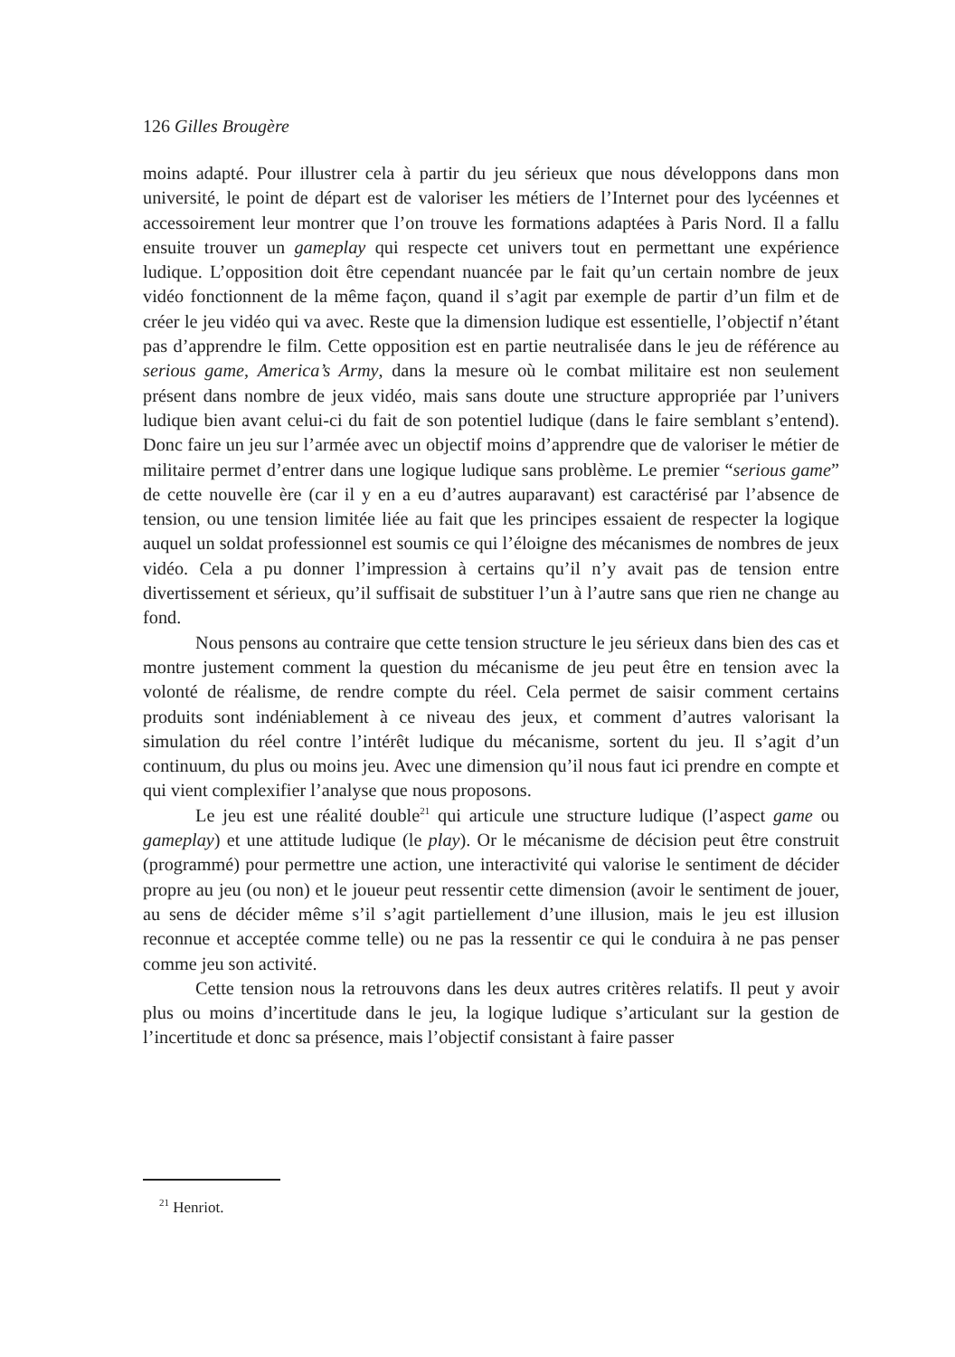126 Gilles Brougère
moins adapté. Pour illustrer cela à partir du jeu sérieux que nous développons dans mon université, le point de départ est de valoriser les métiers de l’Internet pour des lycéennes et accessoirement leur montrer que l’on trouve les formations adaptées à Paris Nord. Il a fallu ensuite trouver un gameplay qui respecte cet univers tout en permettant une expérience ludique. L’opposition doit être cependant nuancée par le fait qu’un certain nombre de jeux vidéo fonctionnent de la même façon, quand il s’agit par exemple de partir d’un film et de créer le jeu vidéo qui va avec. Reste que la dimension ludique est essentielle, l’objectif n’étant pas d’apprendre le film. Cette opposition est en partie neutralisée dans le jeu de référence au serious game, America’s Army, dans la mesure où le combat militaire est non seulement présent dans nombre de jeux vidéo, mais sans doute une structure appropriée par l’univers ludique bien avant celui-ci du fait de son potentiel ludique (dans le faire semblant s’entend). Donc faire un jeu sur l’armée avec un objectif moins d’apprendre que de valoriser le métier de militaire permet d’entrer dans une logique ludique sans problème. Le premier “serious game” de cette nouvelle ère (car il y en a eu d’autres auparavant) est caractérisé par l’absence de tension, ou une tension limitée liée au fait que les principes essaient de respecter la logique auquel un soldat professionnel est soumis ce qui l’éloigne des mécanismes de nombres de jeux vidéo. Cela a pu donner l’impression à certains qu’il n’y avait pas de tension entre divertissement et sérieux, qu’il suffisait de substituer l’un à l’autre sans que rien ne change au fond.
Nous pensons au contraire que cette tension structure le jeu sérieux dans bien des cas et montre justement comment la question du mécanisme de jeu peut être en tension avec la volonté de réalisme, de rendre compte du réel. Cela permet de saisir comment certains produits sont indéniablement à ce niveau des jeux, et comment d’autres valorisant la simulation du réel contre l’intérêt ludique du mécanisme, sortent du jeu. Il s’agit d’un continuum, du plus ou moins jeu. Avec une dimension qu’il nous faut ici prendre en compte et qui vient complexifier l’analyse que nous proposons.
Le jeu est une réalité double<sup>21</sup> qui articule une structure ludique (l’aspect game ou gameplay) et une attitude ludique (le play). Or le mécanisme de décision peut être construit (programmé) pour permettre une action, une interactivité qui valorise le sentiment de décider propre au jeu (ou non) et le joueur peut ressentir cette dimension (avoir le sentiment de jouer, au sens de décider même s’il s’agit partiellement d’une illusion, mais le jeu est illusion reconnue et acceptée comme telle) ou ne pas la ressentir ce qui le conduira à ne pas penser comme jeu son activité.
Cette tension nous la retrouvons dans les deux autres critères relatifs. Il peut y avoir plus ou moins d’incertitude dans le jeu, la logique ludique s’articulant sur la gestion de l’incertitude et donc sa présence, mais l’objectif consistant à faire passer
<sup>21</sup> Henriot.